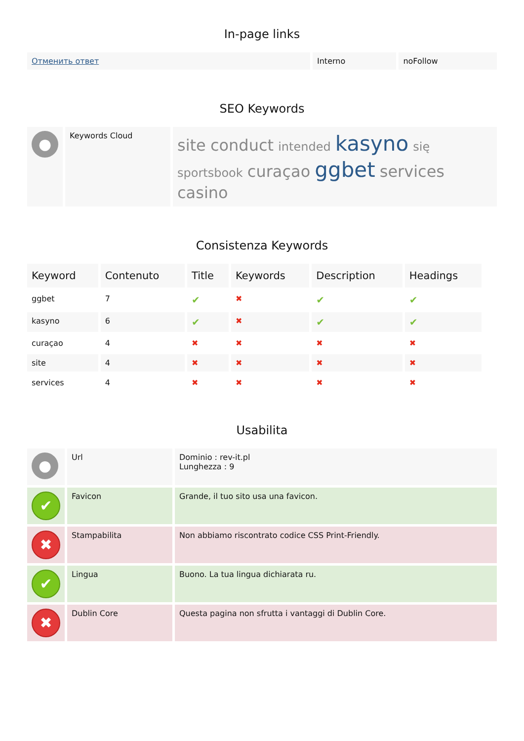In-page links
| Отменить ответ | Interno | noFollow |
SEO Keywords
| ● | Keywords Cloud | site conduct intended kasyno się sportsbook curaçao ggbet services casino |
Consistenza Keywords
| Keyword | Contenuto | Title | Keywords | Description | Headings |
| --- | --- | --- | --- | --- | --- |
| ggbet | 7 | ✔ | ✖ | ✔ | ✔ |
| kasyno | 6 | ✔ | ✖ | ✔ | ✔ |
| curaçao | 4 | ✖ | ✖ | ✖ | ✖ |
| site | 4 | ✖ | ✖ | ✖ | ✖ |
| services | 4 | ✖ | ✖ | ✖ | ✖ |
Usabilita
| ● | Url | Dominio : rev-it.pl Lunghezza : 9 |
| ✔ | Favicon | Grande, il tuo sito usa una favicon. |
| ✖ | Stampabilita | Non abbiamo riscontrato codice CSS Print-Friendly. |
| ✔ | Lingua | Buono. La tua lingua dichiarata ru. |
| ✖ | Dublin Core | Questa pagina non sfrutta i vantaggi di Dublin Core. |